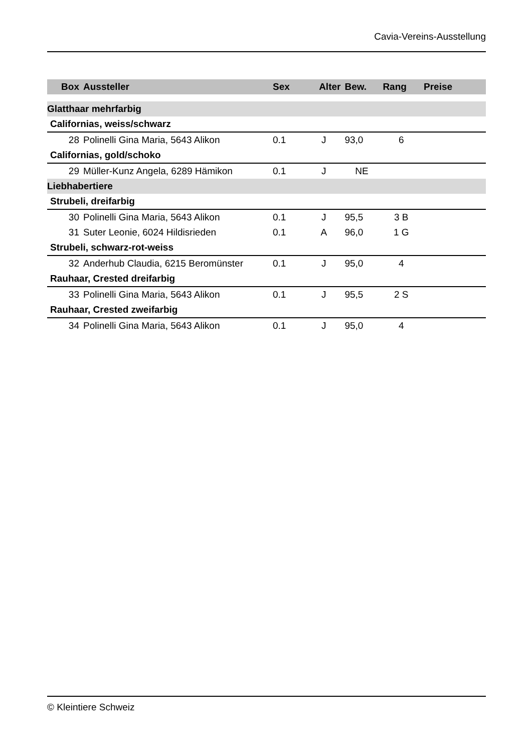Cavia-Vereins-Ausstellung
| Box | Aussteller | Sex | Alter | Bew. | Rang | Preise |
| --- | --- | --- | --- | --- | --- | --- |
| Glatthaar mehrfarbig | | | | | | |
| Californias, weiss/schwarz | | | | | | |
| 28 | Polinelli Gina Maria, 5643 Alikon | 0.1 | J | 93,0 | 6 | |
| Californias, gold/schoko | | | | | | |
| 29 | Müller-Kunz Angela, 6289 Hämikon | 0.1 | J | NE | | |
| Liebhabertiere | | | | | | |
| Strubeli, dreifarbig | | | | | | |
| 30 | Polinelli Gina Maria, 5643 Alikon | 0.1 | J | 95,5 | 3 B | |
| 31 | Suter Leonie, 6024 Hildisrieden | 0.1 | A | 96,0 | 1 G | |
| Strubeli, schwarz-rot-weiss | | | | | | |
| 32 | Anderhub Claudia, 6215 Beromünster | 0.1 | J | 95,0 | 4 | |
| Rauhaar, Crested dreifarbig | | | | | | |
| 33 | Polinelli Gina Maria, 5643 Alikon | 0.1 | J | 95,5 | 2 S | |
| Rauhaar, Crested zweifarbig | | | | | | |
| 34 | Polinelli Gina Maria, 5643 Alikon | 0.1 | J | 95,0 | 4 | |
© Kleintiere Schweiz